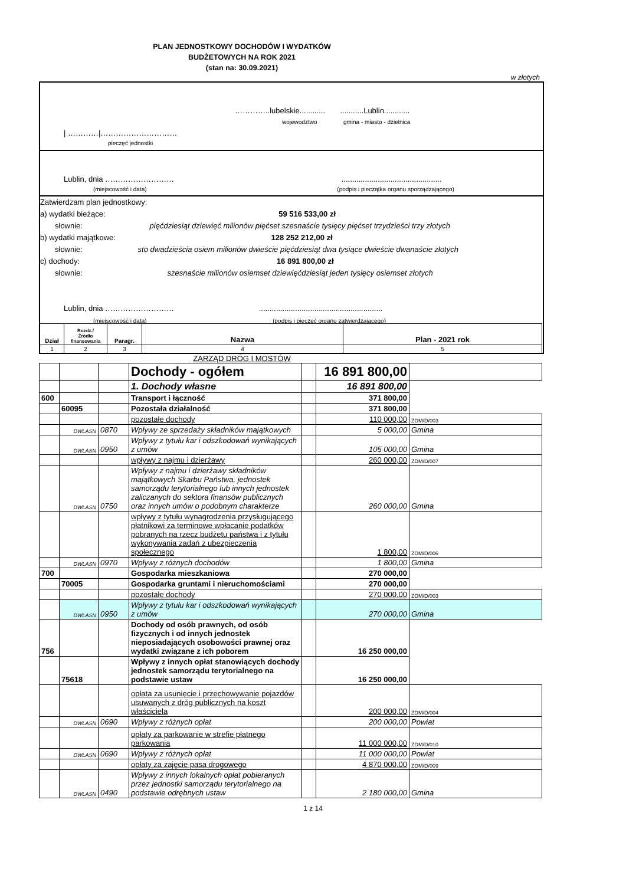PLAN JEDNOSTKOWY DOCHODÓW I WYDATKÓW
BUDŻETOWYCH NA ROK 2021
(stan na: 30.09.2021)
w złotych
…………..lubelskie............ ...........Lublin............
wojewodztwo gmina - miasto - dzielnica
| …………|…………………………
pieczęć jednostki
Lublin, dnia ……………………… ...............................................
(miejscowość i data) (podpis i pieczątka organu sporządzającego)
Zatwierdzam plan jednostkowy:
a) wydatki bieżące: 59 516 533,00 zł
słownie: pięćdziesiąt dziewięć milionów pięćset szesnaście tysięcy pięćset trzydzieści trzy złotych
b) wydatki majątkowe: 128 252 212,00 zł
słownie: sto dwadzieścia osiem milionów dwieście pięćdziesiąt dwa tysiące dwieście dwanaście złotych
c) dochody: 16 891 800,00 zł
słownie: szesnaście milionów osiemset dziewięćdziesiąt jeden tysięcy osiemset złotych
Lublin, dnia ……………………… ..........................................................
(miejscowość i data) (podpis i pieczęć organu zatwierdzającego)
| Dział | Rozdz./ Źródło finansowania | Paragr. | Nazwa | Plan - 2021 rok |
| --- | --- | --- | --- | --- |
| 1 | 2 | 3 | 4 | 5 |
ZARZĄD DRÓG I MOSTÓW
| | | | Dochody - ogółem | | 16 891 800,00 | |
| | | | 1. Dochody własne | | 16 891 800,00 | |
| 600 | | | Transport i łączność | | 371 800,00 | |
| | 60095 | | Pozostała działalność | | 371 800,00 | |
| | | | pozostałe dochody | | 110 000,00 | ZDM/D/003 |
| | DWLASN | 0870 | Wpływy ze sprzedaży składników majątkowych | | 5 000,00 | Gmina |
| | DWLASN | 0950 | Wpływy z tytułu kar i odszkodowań wynikających z umów | | 105 000,00 | Gmina |
| | | | wpływy z najmu i dzierżawy | | 260 000,00 | ZDM/D/007 |
| | DWLASN | 0750 | Wpływy z najmu i dzierżawy składników majątkowych Skarbu Państwa, jednostek samorządu terytorialnego lub innych jednostek zaliczanych do sektora finansów publicznych oraz innych umów o podobnym charakterze | | 260 000,00 | Gmina |
| | | | wpływy z tytułu wynagrodzenia przysługującego płatnikowi za terminowe wpłacanie podatków pobranych na rzecz budżetu państwa i z tytułu wykonywania zadań z ubezpieczenia społecznego | | 1 800,00 | ZDM/D/006 |
| | DWLASN | 0970 | Wpływy z różnych dochodów | | 1 800,00 | Gmina |
| 700 | | | Gospodarka mieszkaniowa | | 270 000,00 | |
| | 70005 | | Gospodarka gruntami i nieruchomościami | | 270 000,00 | |
| | | | pozostałe dochody | | 270 000,00 | ZDM/D/003 |
| | DWLASN | 0950 | Wpływy z tytułu kar i odszkodowań wynikających z umów | | 270 000,00 | Gmina |
| 756 | | | Dochody od osób prawnych, od osób fizycznych i od innych jednostek nieposiadających osobowości prawnej oraz wydatki związane z ich poborem | | 16 250 000,00 | |
| | 75618 | | Wpływy z innych opłat stanowiących dochody jednostek samorządu terytorialnego na podstawie ustaw | | 16 250 000,00 | |
| | | | opłata za usunięcie i przechowywanie pojazdów usuwanych z dróg publicznych na koszt właściciela | | 200 000,00 | ZDM/D/004 |
| | DWLASN | 0690 | Wpływy z różnych opłat | | 200 000,00 | Powiat |
| | | | opłaty za parkowanie w strefie płatnego parkowania | | 11 000 000,00 | ZDM/D/010 |
| | DWLASN | 0690 | Wpływy z różnych opłat | | 11 000 000,00 | Powiat |
| | | | opłaty za zajęcie pasa drogowego | | 4 870 000,00 | ZDM/D/009 |
| | DWLASN | 0490 | Wpływy z innych lokalnych opłat pobieranych przez jednostki samorządu terytorialnego na podstawie odrębnych ustaw | | 2 180 000,00 | Gmina |
1 z 14